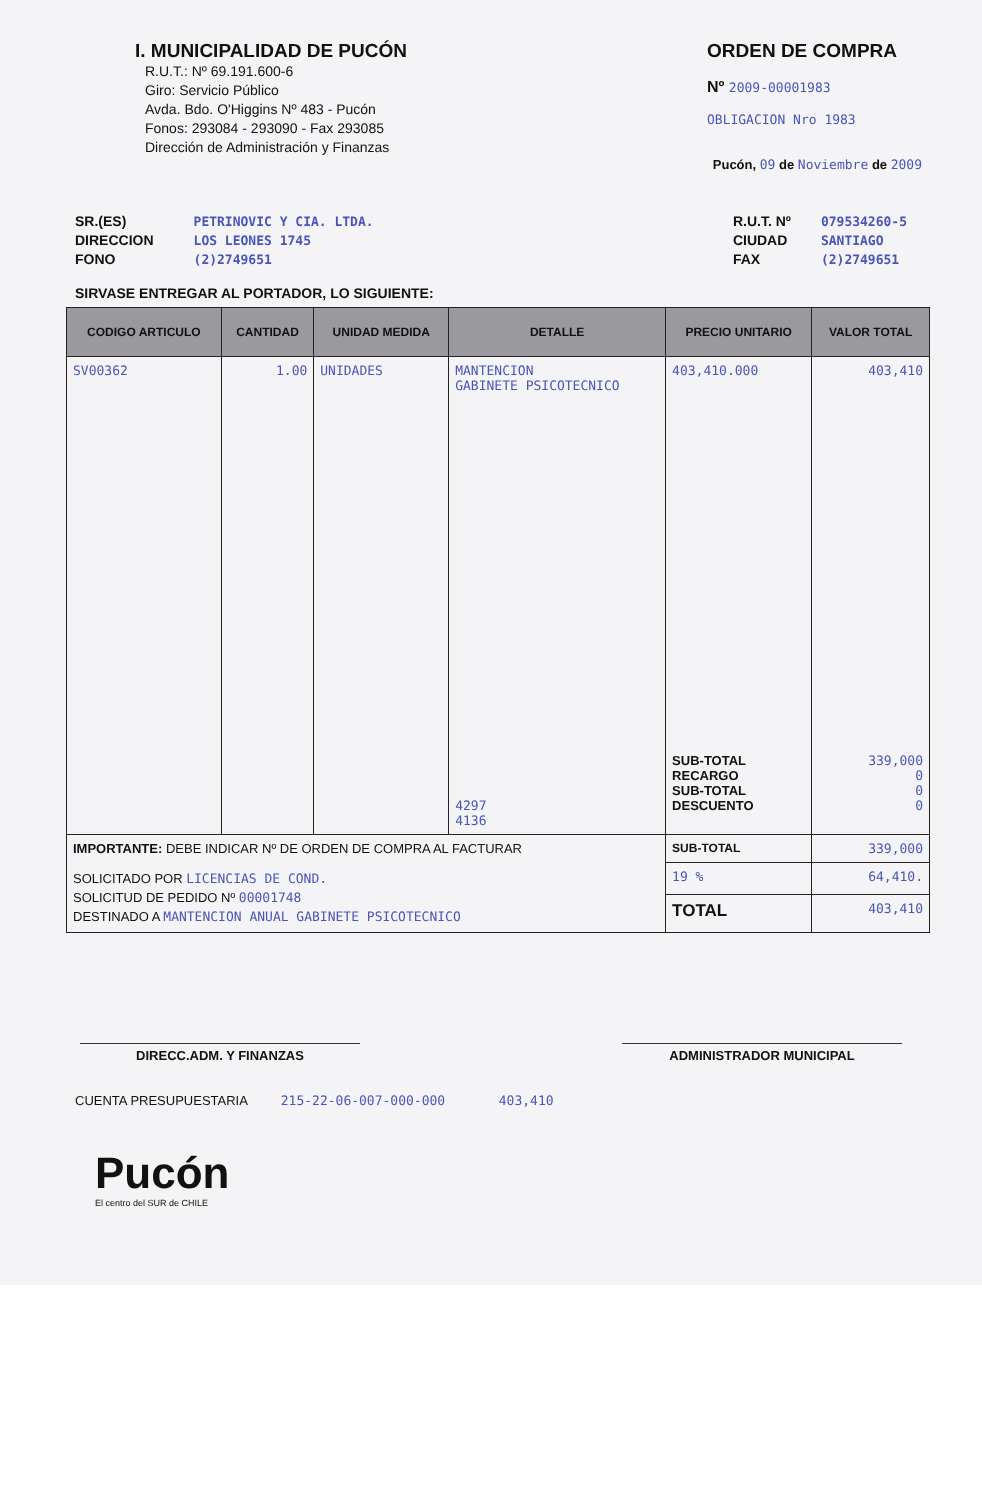I. MUNICIPALIDAD DE PUCÓN
R.U.T.: Nº 69.191.600-6
Giro: Servicio Público
Avda. Bdo. O'Higgins Nº 483 - Pucón
Fonos: 293084 - 293090 - Fax 293085
Dirección de Administración y Finanzas
ORDEN DE COMPRA
Nº 2009-00001983
OBLIGACION Nro 1983
Pucón, 09 de Noviembre de 2009
SR.(ES)
DIRECCION
FONO
PETRINOVIC Y CIA. LTDA.
LOS LEONES 1745
(2)2749651
R.U.T. Nº
CIUDAD
FAX
079534260-5
SANTIAGO
(2)2749651
SIRVASE ENTREGAR AL PORTADOR, LO SIGUIENTE:
| CODIGO ARTICULO | CANTIDAD | UNIDAD MEDIDA | DETALLE | PRECIO UNITARIO | VALOR TOTAL |
| --- | --- | --- | --- | --- | --- |
| SV00362 | 1.00 | UNIDADES | MANTENCION GABINETE PSICOTECNICO 4297 4136 | 403,410.000 SUB-TOTAL RECARGO SUB-TOTAL DESCUENTO | 403,410 339,000 0 0 0 |
| IMPORTANTE: DEBE INDICAR Nº DE ORDEN DE COMPRA AL FACTURAR | | | | SUB-TOTAL | 339,000 |
| SOLICITADO POR LICENCIAS DE COND. SOLICITUD DE PEDIDO Nº 00001748 DESTINADO A MANTENCION ANUAL GABINETE PSICOTECNICO | | | | 19 % | 64,410. |
| | | | | TOTAL | 403,410 |
DIRECC.ADM. Y FINANZAS ADMINISTRADOR MUNICIPAL
CUENTA PRESUPUESTARIA 215-22-06-007-000-000 403,410
Pucón
El centro del SUR de CHILE